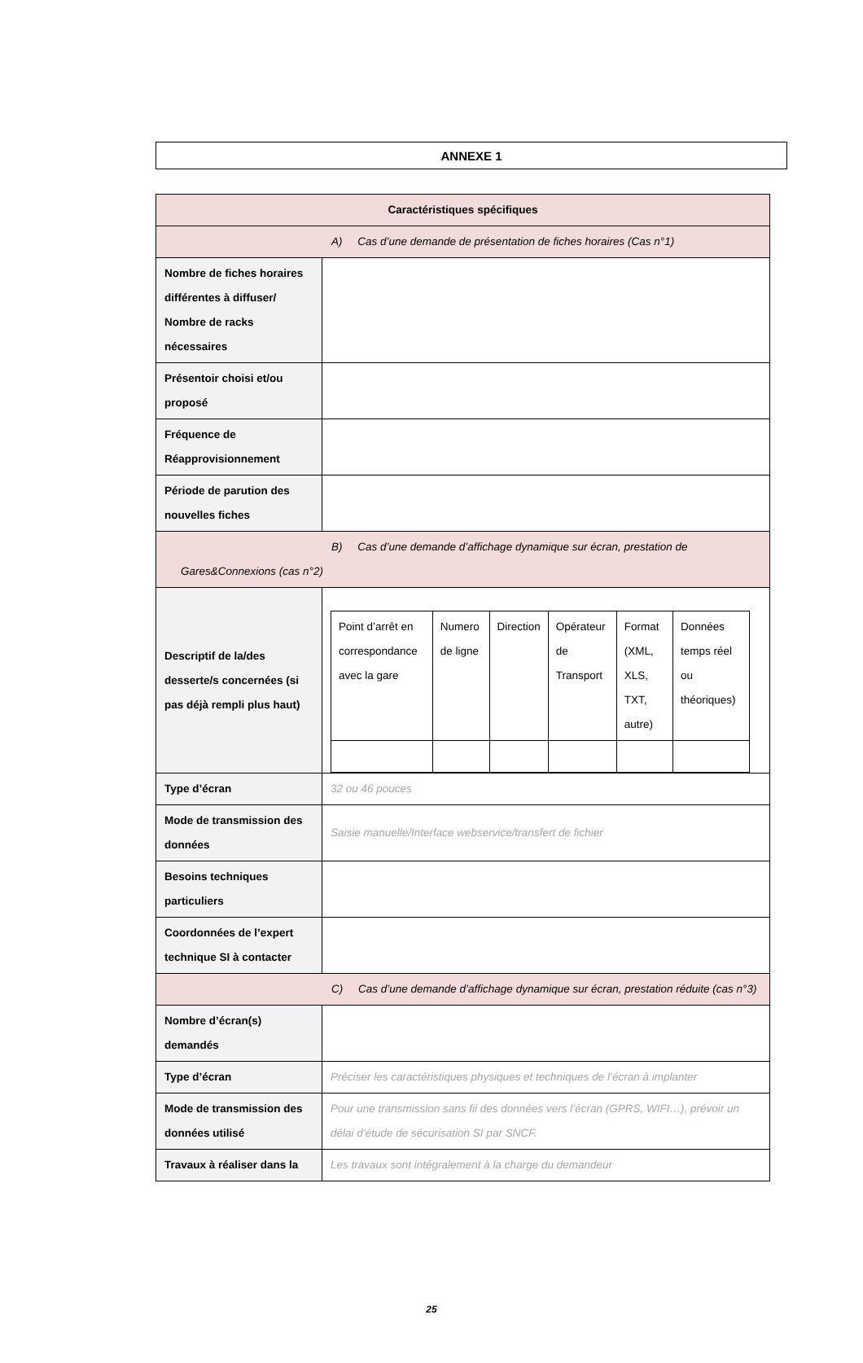ANNEXE 1
| Caractéristiques spécifiques | |
| A) Cas d’une demande de présentation de fiches horaires (Cas n°1) | |
| Nombre de fiches horaires différentes à diffuser/ Nombre de racks nécessaires | |
| Présentoir choisi et/ou proposé | |
| Fréquence de Réapprovisionnement | |
| Période de parution des nouvelles fiches | |
| B) Cas d’une demande d’affichage dynamique sur écran, prestation de Gares&Connexions (cas n°2) | |
| Descriptif de la/des desserte/s concernées (si pas déjà rempli plus haut) | / Point d’arrêt en correspondance avec la gare / Numero de ligne / Direction / Opérateur de Transport / Format (XML, XLS, TXT, autre) / Données temps réel ou théoriques) / |
| Type d’écran | 32 ou 46 pouces |
| Mode de transmission des données | Saisie manuelle/Interface webservice/transfert de fichier |
| Besoins techniques particuliers | |
| Coordonnées de l’expert technique SI à contacter | |
| C) Cas d’une demande d’affichage dynamique sur écran, prestation réduite (cas n°3) | |
| Nombre d’écran(s) demandés | |
| Type d’écran | Préciser les caractéristiques physiques et techniques de l’écran à implanter |
| Mode de transmission des données utilisé | Pour une transmission sans fil des données vers l’écran (GPRS, WIFI…), prévoir un délai d’étude de sécurisation SI par SNCF. |
| Travaux à réaliser dans la | Les travaux sont intégralement à la charge du demandeur |
25